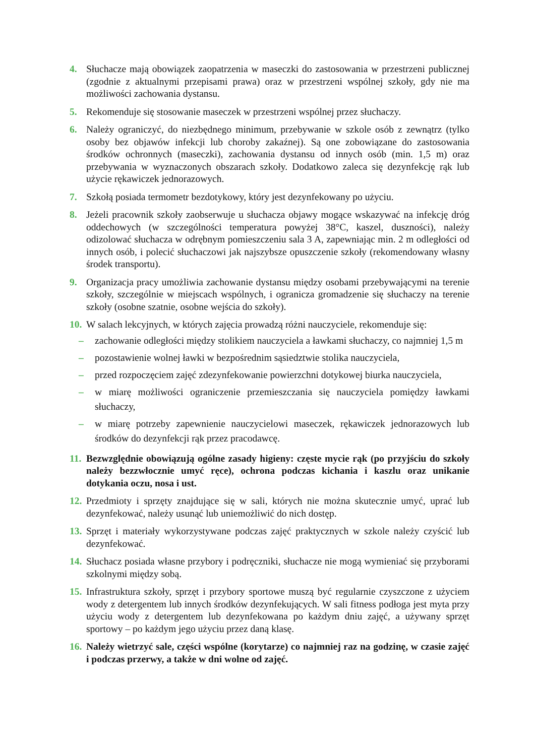4. Słuchacze mają obowiązek zaopatrzenia w maseczki do zastosowania w przestrzeni publicznej (zgodnie z aktualnymi przepisami prawa) oraz w przestrzeni wspólnej szkoły, gdy nie ma możliwości zachowania dystansu.
5. Rekomenduje się stosowanie maseczek w przestrzeni wspólnej przez słuchaczy.
6. Należy ograniczyć, do niezbędnego minimum, przebywanie w szkole osób z zewnątrz (tylko osoby bez objawów infekcji lub choroby zakaźnej). Są one zobowiązane do zastosowania środków ochronnych (maseczki), zachowania dystansu od innych osób (min. 1,5 m) oraz przebywania w wyznaczonych obszarach szkoły. Dodatkowo zaleca się dezynfekcję rąk lub użycie rękawiczek jednorazowych.
7. Szkołą posiada termometr bezdotykowy, który jest dezynfekowany po użyciu.
8. Jeżeli pracownik szkoły zaobserwuje u słuchacza objawy mogące wskazywać na infekcję dróg oddechowych (w szczególności temperatura powyżej 38°C, kaszel, duszności), należy odizolować słuchacza w odrębnym pomieszczeniu sala 3 A, zapewniając min. 2 m odległości od innych osób, i polecić słuchaczowi jak najszybsze opuszczenie szkoły (rekomendowany własny środek transportu).
9. Organizacja pracy umożliwia zachowanie dystansu między osobami przebywającymi na terenie szkoły, szczególnie w miejscach wspólnych, i ogranicza gromadzenie się słuchaczy na terenie szkoły (osobne szatnie, osobne wejścia do szkoły).
10. W salach lekcyjnych, w których zajęcia prowadzą różni nauczyciele, rekomenduje się:
– zachowanie odległości między stolikiem nauczyciela a ławkami słuchaczy, co najmniej 1,5 m
– pozostawienie wolnej ławki w bezpośrednim sąsiedztwie stolika nauczyciela,
– przed rozpoczęciem zajęć zdezynfekowanie powierzchni dotykowej biurka nauczyciela,
– w miarę możliwości ograniczenie przemieszczania się nauczyciela pomiędzy ławkami słuchaczy,
– w miarę potrzeby zapewnienie nauczycielowi maseczek, rękawiczek jednorazowych lub środków do dezynfekcji rąk przez pracodawcę.
11. Bezwzględnie obowiązują ogólne zasady higieny: częste mycie rąk (po przyjściu do szkoły należy bezzwłocznie umyć ręce), ochrona podczas kichania i kaszlu oraz unikanie dotykania oczu, nosa i ust.
12. Przedmioty i sprzęty znajdujące się w sali, których nie można skutecznie umyć, uprać lub dezynfekować, należy usunąć lub uniemożliwić do nich dostęp.
13. Sprzęt i materiały wykorzystywane podczas zajęć praktycznych w szkole należy czyścić lub dezynfekować.
14. Słuchacz posiada własne przybory i podręczniki, słuchacze nie mogą wymieniać się przyborami szkolnymi między sobą.
15. Infrastruktura szkoły, sprzęt i przybory sportowe muszą być regularnie czyszczone z użyciem wody z detergentem lub innych środków dezynfekujących. W sali fitness podłoga jest myta przy użyciu wody z detergentem lub dezynfekowana po każdym dniu zajęć, a używany sprzęt sportowy – po każdym jego użyciu przez daną klasę.
16. Należy wietrzyć sale, części wspólne (korytarze) co najmniej raz na godzinę, w czasie zajęć i podczas przerwy, a także w dni wolne od zajęć.